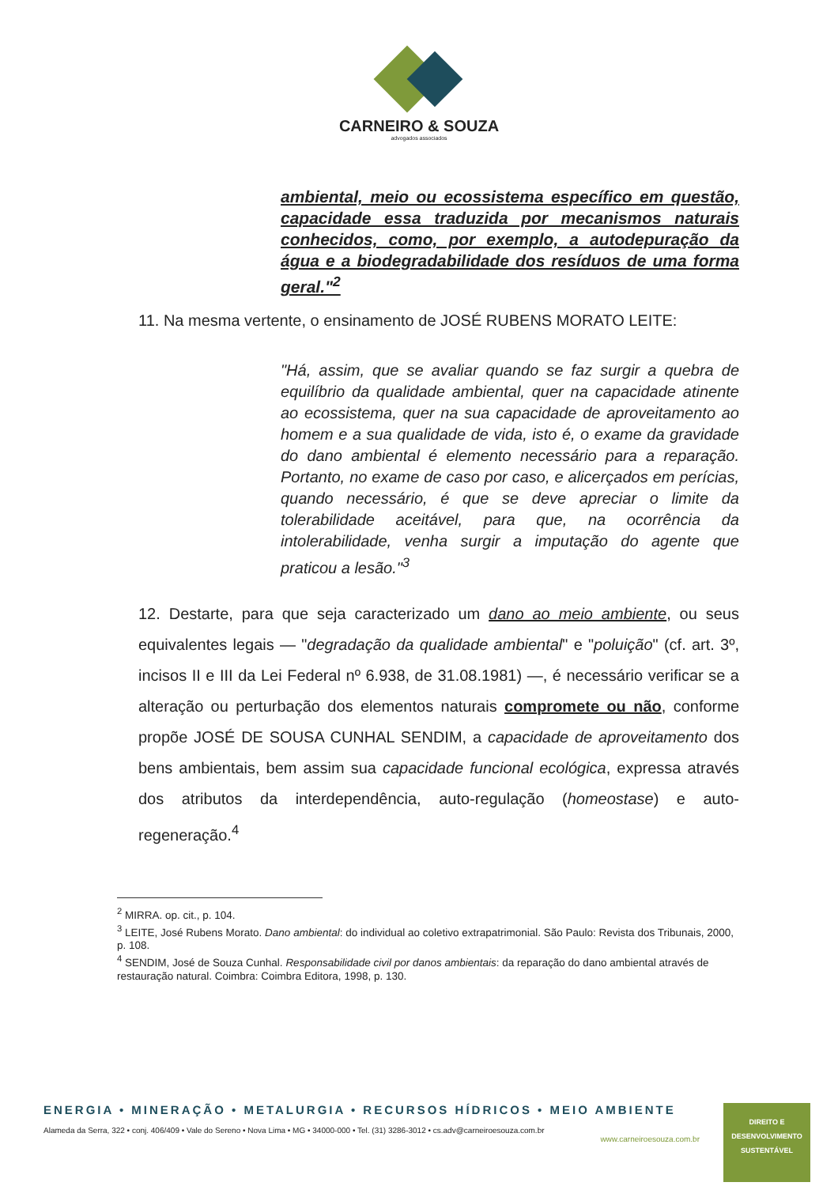CARNEIRO & SOUZA
advogados associados
ambiental, meio ou ecossistema específico em questão, capacidade essa traduzida por mecanismos naturais conhecidos, como, por exemplo, a autodepuração da água e a biodegradabilidade dos resíduos de uma forma geral."<sup>2</sup>
11. Na mesma vertente, o ensinamento de JOSÉ RUBENS MORATO LEITE:
"Há, assim, que se avaliar quando se faz surgir a quebra de equilíbrio da qualidade ambiental, quer na capacidade atinente ao ecossistema, quer na sua capacidade de aproveitamento ao homem e a sua qualidade de vida, isto é, o exame da gravidade do dano ambiental é elemento necessário para a reparação. Portanto, no exame de caso por caso, e alicerçados em perícias, quando necessário, é que se deve apreciar o limite da tolerabilidade aceitável, para que, na ocorrência da intolerabilidade, venha surgir a imputação do agente que praticou a lesão."<sup>3</sup>
12. Destarte, para que seja caracterizado um dano ao meio ambiente, ou seus equivalentes legais — "degradação da qualidade ambiental" e "poluição" (cf. art. 3º, incisos II e III da Lei Federal nº 6.938, de 31.08.1981) —, é necessário verificar se a alteração ou perturbação dos elementos naturais compromete ou não, conforme propõe JOSÉ DE SOUSA CUNHAL SENDIM, a capacidade de aproveitamento dos bens ambientais, bem assim sua capacidade funcional ecológica, expressa através dos atributos da interdependência, auto-regulação (homeostase) e auto-regeneração.<sup>4</sup>
<sup>2</sup> MIRRA. op. cit., p. 104.
<sup>3</sup> LEITE, José Rubens Morato. Dano ambiental: do individual ao coletivo extrapatrimonial. São Paulo: Revista dos Tribunais, 2000, p. 108.
<sup>4</sup> SENDIM, José de Souza Cunhal. Responsabilidade civil por danos ambientais: da reparação do dano ambiental através de restauração natural. Coimbra: Coimbra Editora, 1998, p. 130.
ENERGIA • MINERAÇÃO • METALURGIA • RECURSOS HÍDRICOS • MEIO AMBIENTE
Alameda da Serra, 322 • conj. 406/409 • Vale do Sereno • Nova Lima • MG • 34000-000 • Tel. (31) 3286-3012 • cs.adv@carneiroesouza.com.br
www.carneiroesouza.com.br
DIREITO E
DESENVOLVIMENTO
SUSTENTÁVEL